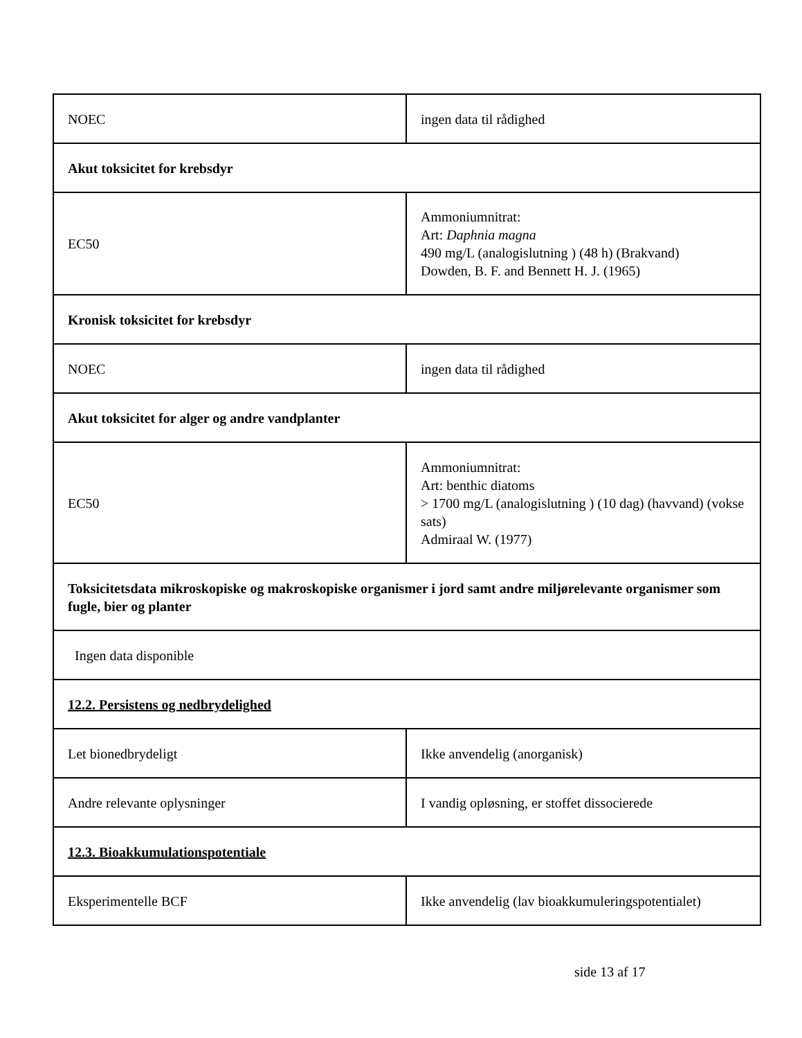| NOEC | ingen data til rådighed |
| Akut toksicitet for krebsdyr | |
| EC50 | Ammoniumnitrat: Art: Daphnia magna 490 mg/L (analogislutning ) (48 h) (Brakvand) Dowden, B. F. and Bennett H. J. (1965) |
| Kronisk toksicitet for krebsdyr | |
| NOEC | ingen data til rådighed |
| Akut toksicitet for alger og andre vandplanter | |
| EC50 | Ammoniumnitrat: Art: benthic diatoms > 1700 mg/L (analogislutning ) (10 dag) (havvand) (vokse sats) Admiraal W. (1977) |
| Toksicitetsdata mikroskopiske og makroskopiske organismer i jord samt andre miljørelevante organismer som fugle, bier og planter | |
| Ingen data disponible | |
| 12.2. Persistens og nedbrydelighed | |
| Let bionedbrydeligt | Ikke anvendelig (anorganisk) |
| Andre relevante oplysninger | I vandig opløsning, er stoffet dissocierede |
| 12.3. Bioakkumulationspotentiale | |
| Eksperimentelle BCF | Ikke anvendelig (lav bioakkumuleringspotentialet) |
side 13 af 17